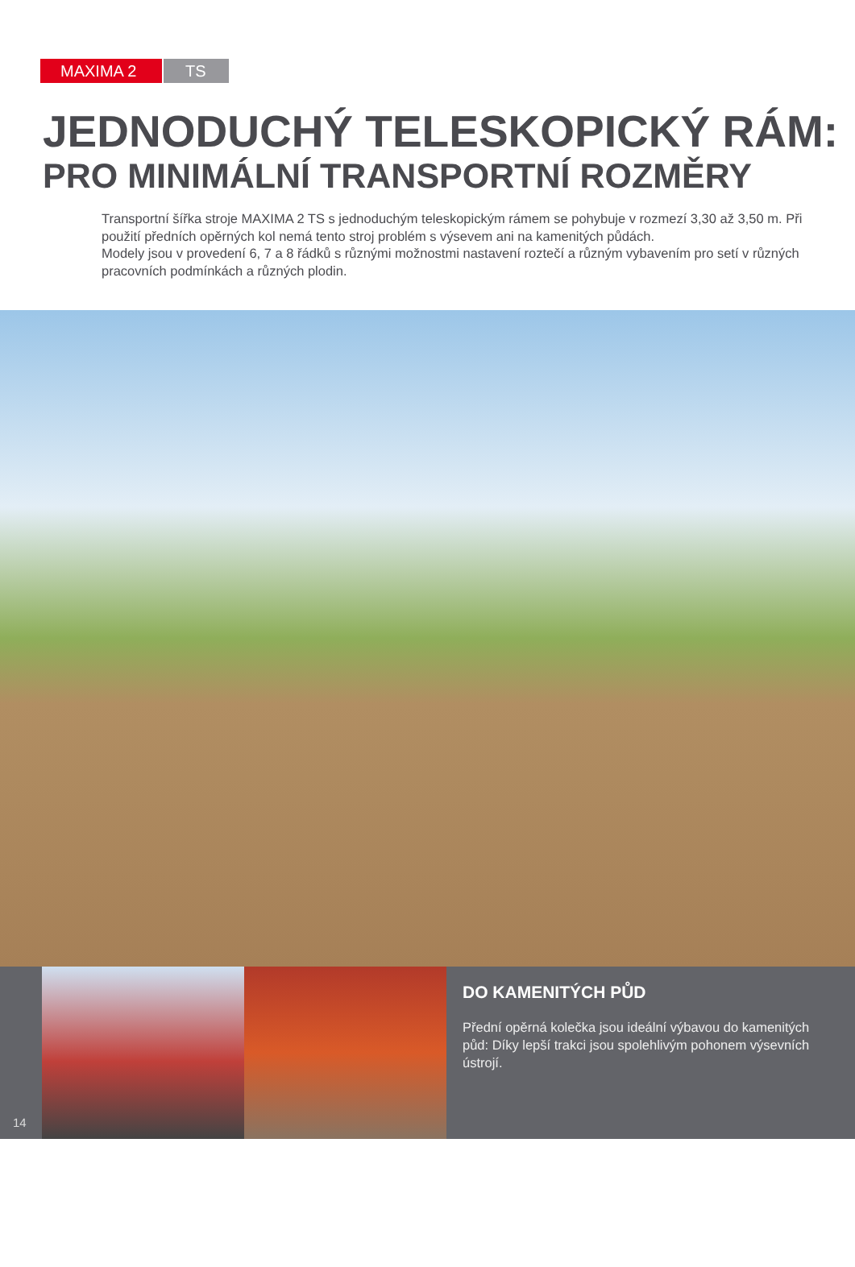MAXIMA 2 TS
JEDNODUCHÝ TELESKOPICKÝ RÁM:
PRO MINIMÁLNÍ TRANSPORTNÍ ROZMĚRY
Transportní šířka stroje MAXIMA 2 TS s jednoduchým teleskopickým rámem se pohybuje v rozmezí 3,30 až 3,50 m. Při použití předních opěrných kol nemá tento stroj problém s výsevem ani na kamenitých půdách.
Modely jsou v provedení 6, 7 a 8 řádků s různými možnostmi nastavení roztečí a různým vybavením pro setí v různých pracovních podmínkách a různých plodin.
14
DO KAMENITÝCH PŮD
Přední opěrná kolečka jsou ideální výbavou do kamenitých půd: Díky lepší trakci jsou spolehlivým pohonem výsevních ústrojí.